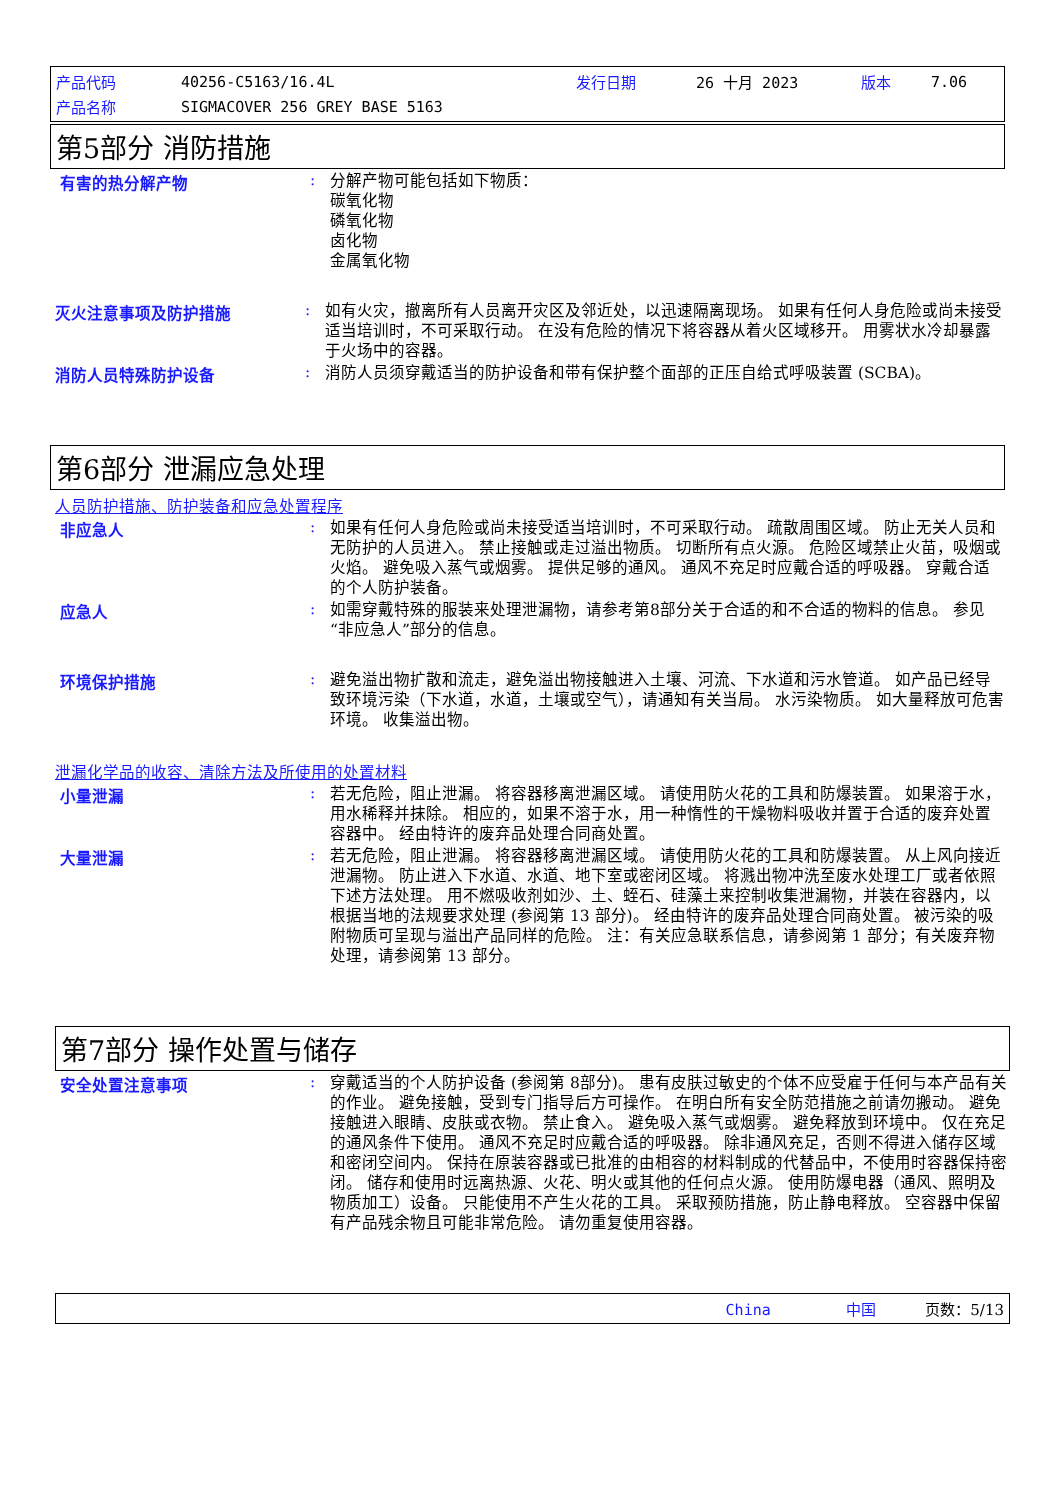| 产品代码 | 40256-C5163/16.4L | 发行日期 | 26 十月 2023 | 版本 | 7.06 |
| 产品名称 | SIGMACOVER 256 GREY BASE 5163 | | | | |
第5部分 消防措施
有害的热分解产物 :
分解产物可能包括如下物质：
碳氧化物
磷氧化物
卤化物
金属氧化物
灭火注意事项及防护措施 :
如有火灾，撤离所有人员离开灾区及邻近处，以迅速隔离现场。 如果有任何人身危险或尚未接受适当培训时，不可采取行动。 在没有危险的情况下将容器从着火区域移开。 用雾状水冷却暴露于火场中的容器。
消防人员特殊防护设备 :
消防人员须穿戴适当的防护设备和带有保护整个面部的正压自给式呼吸装置 (SCBA)。
第6部分 泄漏应急处理
人员防护措施、防护装备和应急处置程序
非应急人 :
如果有任何人身危险或尚未接受适当培训时，不可采取行动。 疏散周围区域。 防止无关人员和无防护的人员进入。 禁止接触或走过溢出物质。 切断所有点火源。 危险区域禁止火苗，吸烟或火焰。 避免吸入蒸气或烟雾。 提供足够的通风。 通风不充足时应戴合适的呼吸器。 穿戴合适的个人防护装备。
应急人 :
如需穿戴特殊的服装来处理泄漏物，请参考第8部分关于合适的和不合适的物料的信息。 参见“非应急人”部分的信息。
环境保护措施 :
避免溢出物扩散和流走，避免溢出物接触进入土壤、河流、下水道和污水管道。 如产品已经导致环境污染（下水道，水道，土壤或空气），请通知有关当局。 水污染物质。 如大量释放可危害环境。 收集溢出物。
泄漏化学品的收容、清除方法及所使用的处置材料
小量泄漏 :
若无危险，阻止泄漏。 将容器移离泄漏区域。 请使用防火花的工具和防爆装置。 如果溶于水，用水稀释并抹除。 相应的，如果不溶于水，用一种惰性的干燥物料吸收并置于合适的废弃处置容器中。 经由特许的废弃品处理合同商处置。
大量泄漏 :
若无危险，阻止泄漏。 将容器移离泄漏区域。 请使用防火花的工具和防爆装置。 从上风向接近泄漏物。 防止进入下水道、水道、地下室或密闭区域。 将溅出物冲洗至废水处理工厂或者依照下述方法处理。 用不燃吸收剂如沙、土、蛭石、硅藻土来控制收集泄漏物，并装在容器内，以根据当地的法规要求处理 (参阅第 13 部分)。 经由特许的废弃品处理合同商处置。 被污染的吸附物质可呈现与溢出产品同样的危险。 注：有关应急联系信息，请参阅第 1 部分；有关废弃物处理，请参阅第 13 部分。
第7部分 操作处置与储存
安全处置注意事项 :
穿戴适当的个人防护设备 (参阅第 8部分)。 患有皮肤过敏史的个体不应受雇于任何与本产品有关的作业。 避免接触，受到专门指导后方可操作。 在明白所有安全防范措施之前请勿搬动。 避免接触进入眼睛、皮肤或衣物。 禁止食入。 避免吸入蒸气或烟雾。 避免释放到环境中。 仅在充足的通风条件下使用。 通风不充足时应戴合适的呼吸器。 除非通风充足，否则不得进入储存区域和密闭空间内。 保持在原装容器或已批准的由相容的材料制成的代替品中，不使用时容器保持密闭。 储存和使用时远离热源、火花、明火或其他的任何点火源。 使用防爆电器（通风、照明及物质加工）设备。 只能使用不产生火花的工具。 采取预防措施，防止静电释放。 空容器中保留有产品残余物且可能非常危险。 请勿重复使用容器。
China 中国 页数：5/13